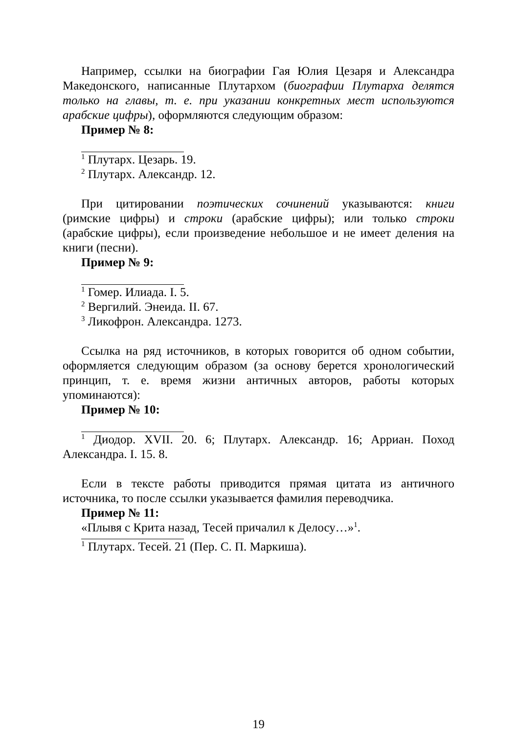Например, ссылки на биографии Гая Юлия Цезаря и Александра Македонского, написанные Плутархом (биографии Плутарха делятся только на главы, т. е. при указании конкретных мест используются арабские цифры), оформляются следующим образом:
Пример № 8:
<sup>1</sup> Плутарх. Цезарь. 19.
<sup>2</sup> Плутарх. Александр. 12.
При цитировании поэтических сочинений указываются: книги (римские цифры) и строки (арабские цифры); или только строки (арабские цифры), если произведение небольшое и не имеет деления на книги (песни).
Пример № 9:
<sup>1</sup> Гомер. Илиада. I. 5.
<sup>2</sup> Вергилий. Энеида. II. 67.
<sup>3</sup> Ликофрон. Александра. 1273.
Ссылка на ряд источников, в которых говорится об одном событии, оформляется следующим образом (за основу берется хронологический принцип, т. е. время жизни античных авторов, работы которых упоминаются):
Пример № 10:
<sup>1</sup> Диодор. XVII. 20. 6; Плутарх. Александр. 16; Арриан. Поход Александра. I. 15. 8.
Если в тексте работы приводится прямая цитата из античного источника, то после ссылки указывается фамилия переводчика.
Пример № 11:
«Плывя с Крита назад, Тесей причалил к Делосу…»<sup>1</sup>.
<sup>1</sup> Плутарх. Тесей. 21 (Пер. С. П. Маркиша).
19